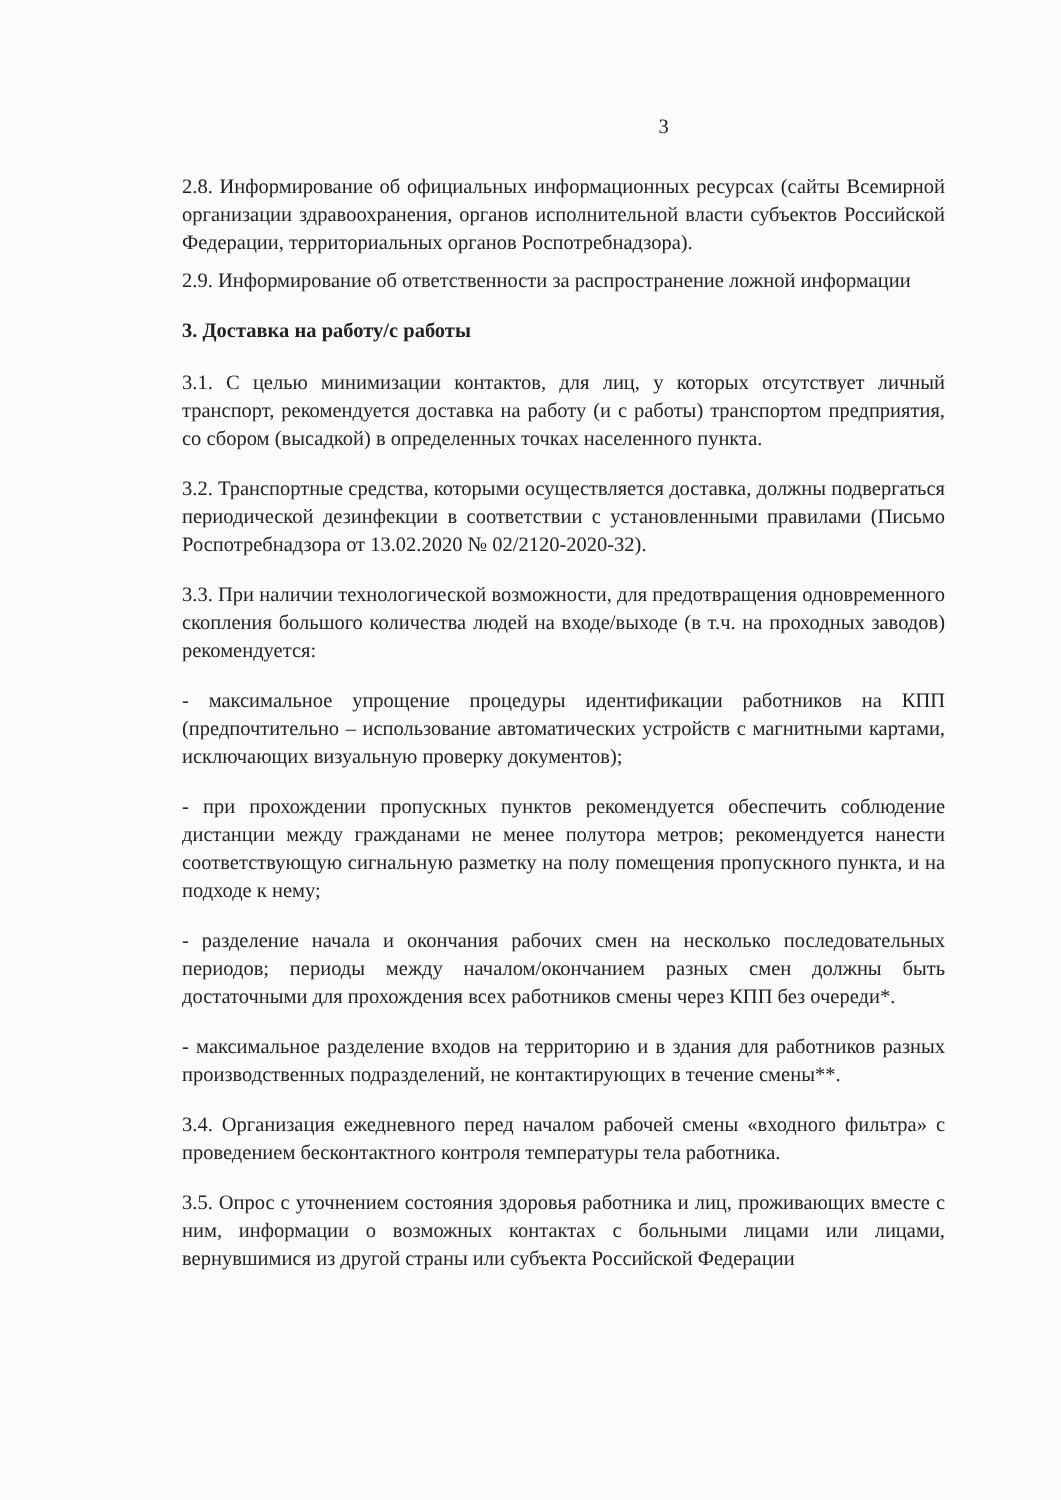3
2.8. Информирование об официальных информационных ресурсах (сайты Всемирной организации здравоохранения, органов исполнительной власти субъектов Российской Федерации, территориальных органов Роспотребнадзора).
2.9. Информирование об ответственности за распространение ложной информации
3. Доставка на работу/с работы
3.1. С целью минимизации контактов, для лиц, у которых отсутствует личный транспорт, рекомендуется доставка на работу (и с работы) транспортом предприятия, со сбором (высадкой) в определенных точках населенного пункта.
3.2. Транспортные средства, которыми осуществляется доставка, должны подвергаться периодической дезинфекции в соответствии с установленными правилами (Письмо Роспотребнадзора от 13.02.2020 № 02/2120-2020-32).
3.3. При наличии технологической возможности, для предотвращения одновременного скопления большого количества людей на входе/выходе (в т.ч. на проходных заводов) рекомендуется:
- максимальное упрощение процедуры идентификации работников на КПП (предпочтительно – использование автоматических устройств с магнитными картами, исключающих визуальную проверку документов);
- при прохождении пропускных пунктов рекомендуется обеспечить соблюдение дистанции между гражданами не менее полутора метров; рекомендуется нанести соответствующую сигнальную разметку на полу помещения пропускного пункта, и на подходе к нему;
- разделение начала и окончания рабочих смен на несколько последовательных периодов; периоды между началом/окончанием разных смен должны быть достаточными для прохождения всех работников смены через КПП без очереди*.
- максимальное разделение входов на территорию и в здания для работников разных производственных подразделений, не контактирующих в течение смены**.
3.4. Организация ежедневного перед началом рабочей смены «входного фильтра» с проведением бесконтактного контроля температуры тела работника.
3.5. Опрос с уточнением состояния здоровья работника и лиц, проживающих вместе с ним, информации о возможных контактах с больными лицами или лицами, вернувшимися из другой страны или субъекта Российской Федерации